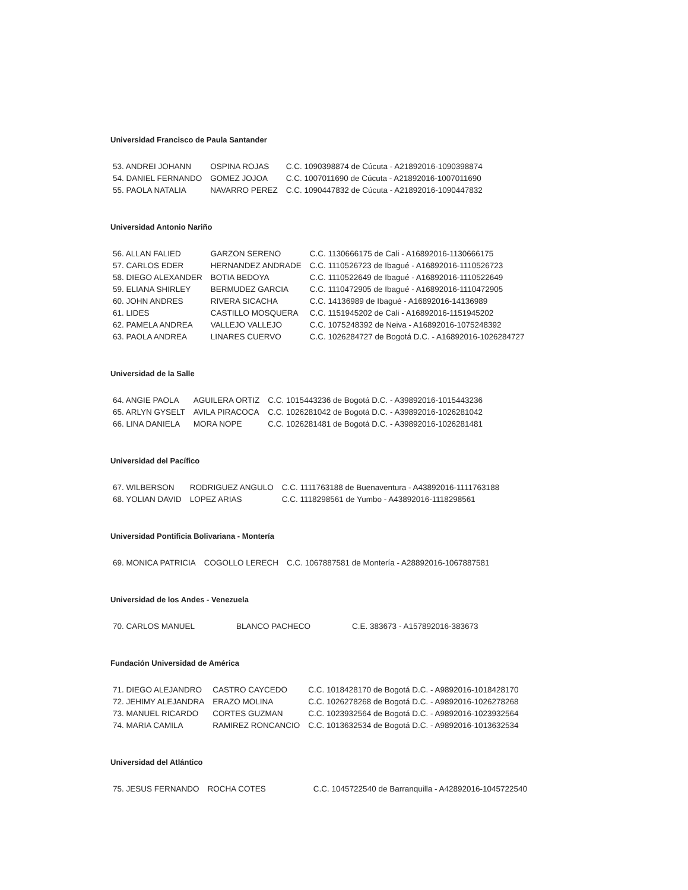Universidad Francisco de Paula Santander
| 53. ANDREI JOHANN | OSPINA ROJAS | C.C. 1090398874 de Cúcuta - A21892016-1090398874 |
| 54. DANIEL FERNANDO | GOMEZ JOJOA | C.C. 1007011690 de Cúcuta - A21892016-1007011690 |
| 55. PAOLA NATALIA | NAVARRO PEREZ | C.C. 1090447832 de Cúcuta - A21892016-1090447832 |
Universidad Antonio Nariño
| 56. ALLAN FALIED | GARZON SERENO | C.C. 1130666175 de Cali - A16892016-1130666175 |
| 57. CARLOS EDER | HERNANDEZ ANDRADE | C.C. 1110526723 de Ibagué - A16892016-1110526723 |
| 58. DIEGO ALEXANDER | BOTIA BEDOYA | C.C. 1110522649 de Ibagué - A16892016-1110522649 |
| 59. ELIANA SHIRLEY | BERMUDEZ GARCIA | C.C. 1110472905 de Ibagué - A16892016-1110472905 |
| 60. JOHN ANDRES | RIVERA SICACHA | C.C. 14136989 de Ibagué - A16892016-14136989 |
| 61. LIDES | CASTILLO MOSQUERA | C.C. 1151945202 de Cali - A16892016-1151945202 |
| 62. PAMELA ANDREA | VALLEJO VALLEJO | C.C. 1075248392 de Neiva - A16892016-1075248392 |
| 63. PAOLA ANDREA | LINARES CUERVO | C.C. 1026284727 de Bogotá D.C. - A16892016-1026284727 |
Universidad de la Salle
| 64. ANGIE PAOLA | AGUILERA ORTIZ | C.C. 1015443236 de Bogotá D.C. - A39892016-1015443236 |
| 65. ARLYN GYSELT | AVILA PIRACOCA | C.C. 1026281042 de Bogotá D.C. - A39892016-1026281042 |
| 66. LINA DANIELA | MORA NOPE | C.C. 1026281481 de Bogotá D.C. - A39892016-1026281481 |
Universidad del Pacífico
| 67. WILBERSON | RODRIGUEZ ANGULO | C.C. 1111763188 de Buenaventura - A43892016-1111763188 |
| 68. YOLIAN DAVID | LOPEZ ARIAS | C.C. 1118298561 de Yumbo - A43892016-1118298561 |
Universidad Pontificia Bolivariana - Montería
| 69. MONICA PATRICIA | COGOLLO LERECH | C.C. 1067887581 de Montería - A28892016-1067887581 |
Universidad de los Andes - Venezuela
| 70. CARLOS MANUEL | BLANCO PACHECO | C.E. 383673 - A157892016-383673 |
Fundación Universidad de América
| 71. DIEGO ALEJANDRO | CASTRO CAYCEDO | C.C. 1018428170 de Bogotá D.C. - A9892016-1018428170 |
| 72. JEHIMY ALEJANDRA | ERAZO MOLINA | C.C. 1026278268 de Bogotá D.C. - A9892016-1026278268 |
| 73. MANUEL RICARDO | CORTES GUZMAN | C.C. 1023932564 de Bogotá D.C. - A9892016-1023932564 |
| 74. MARIA CAMILA | RAMIREZ RONCANCIO | C.C. 1013632534 de Bogotá D.C. - A9892016-1013632534 |
Universidad del Atlántico
| 75. JESUS FERNANDO | ROCHA COTES | C.C. 1045722540 de Barranquilla - A42892016-1045722540 |